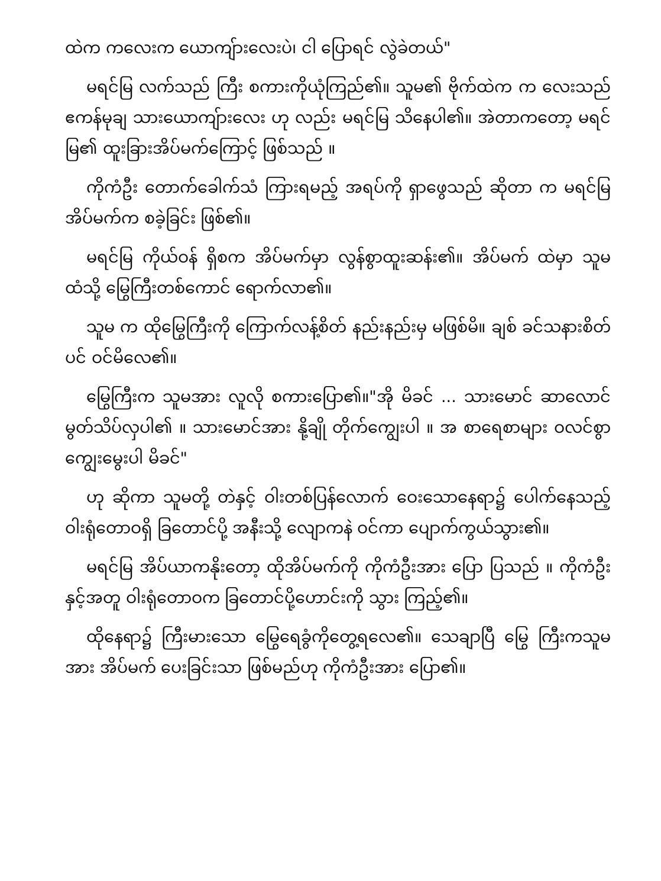ထဲက ကလေးက ယောကျ်ားလေးပဲ၊ ငါ ပြောရင် လွဲခဲတယ်"
မရင်မြ လက်သည် ကြီး စကားကိုယုံကြည်၏။ သူမ၏ ဗိုက်ထဲက က လေးသည် ဧကန်မုချ သားယောကျ်ားလေး ဟု လည်း မရင်မြ သိနေပါ၏။ အဲတာကတော့ မရင်မြ၏ ထူးခြားအိပ်မက်ကြောင့် ဖြစ်သည် ။
ကိုကံဦး တောက်ခေါက်သံ ကြားရမည့် အရပ်ကို ရှာဖွေသည် ဆိုတာ က မရင်မြ အိပ်မက်က စခဲ့ခြင်း ဖြစ်၏။
မရင်မြ ကိုယ်ဝန် ရှိစက အိပ်မက်မှာ လွန်စွာထူးဆန်း၏။ အိပ်မက် ထဲမှာ သူမထံသို့ မြွေကြီးတစ်ကောင် ရောက်လာ၏။
သူမ က ထိုမြွေကြီးကို ကြောက်လန့်စိတ် နည်းနည်းမှ မဖြစ်မိ။ ချစ် ခင်သနားစိတ်ပင် ဝင်မိလေ၏။
မြွေကြီးက သူမအား လူလို စကားပြော၏။"အို မိခင် ... သားမောင် ဆာလောင် မွတ်သိပ်လှပါ၏ ။ သားမောင်အား နို့ချို တိုက်ကျွေးပါ ။ အ စာရေစာများ ဝလင်စွာ ကျွေးမွေးပါ မိခင်"
ဟု ဆိုကာ သူမတို့ တဲနှင့် ဝါးတစ်ပြန်လောက် ဝေးသောနေရာ၌ ပေါက်နေသည့်ဝါးရုံတောဝရှိ ခြတောင်ပို့ အနီးသို့ လျောကနဲ ဝင်ကာ ပျောက်ကွယ်သွား၏။
မရင်မြ အိပ်ယာကနိုးတော့ ထိုအိပ်မက်ကို ကိုကံဦးအား ပြော ပြသည် ။ ကိုကံဦးနှင့်အတူ ဝါးရုံတောဝက ခြတောင်ပို့ဟောင်းကို သွား ကြည့်၏။
ထိုနေရာ၌ ကြီးမားသော မြွေရေခွံကိုတွေ့ရလေ၏။ သေချာပြီ မြွေ ကြီးကသူမအား အိပ်မက် ပေးခြင်းသာ ဖြစ်မည်ဟု ကိုကံဦးအား ပြော၏။